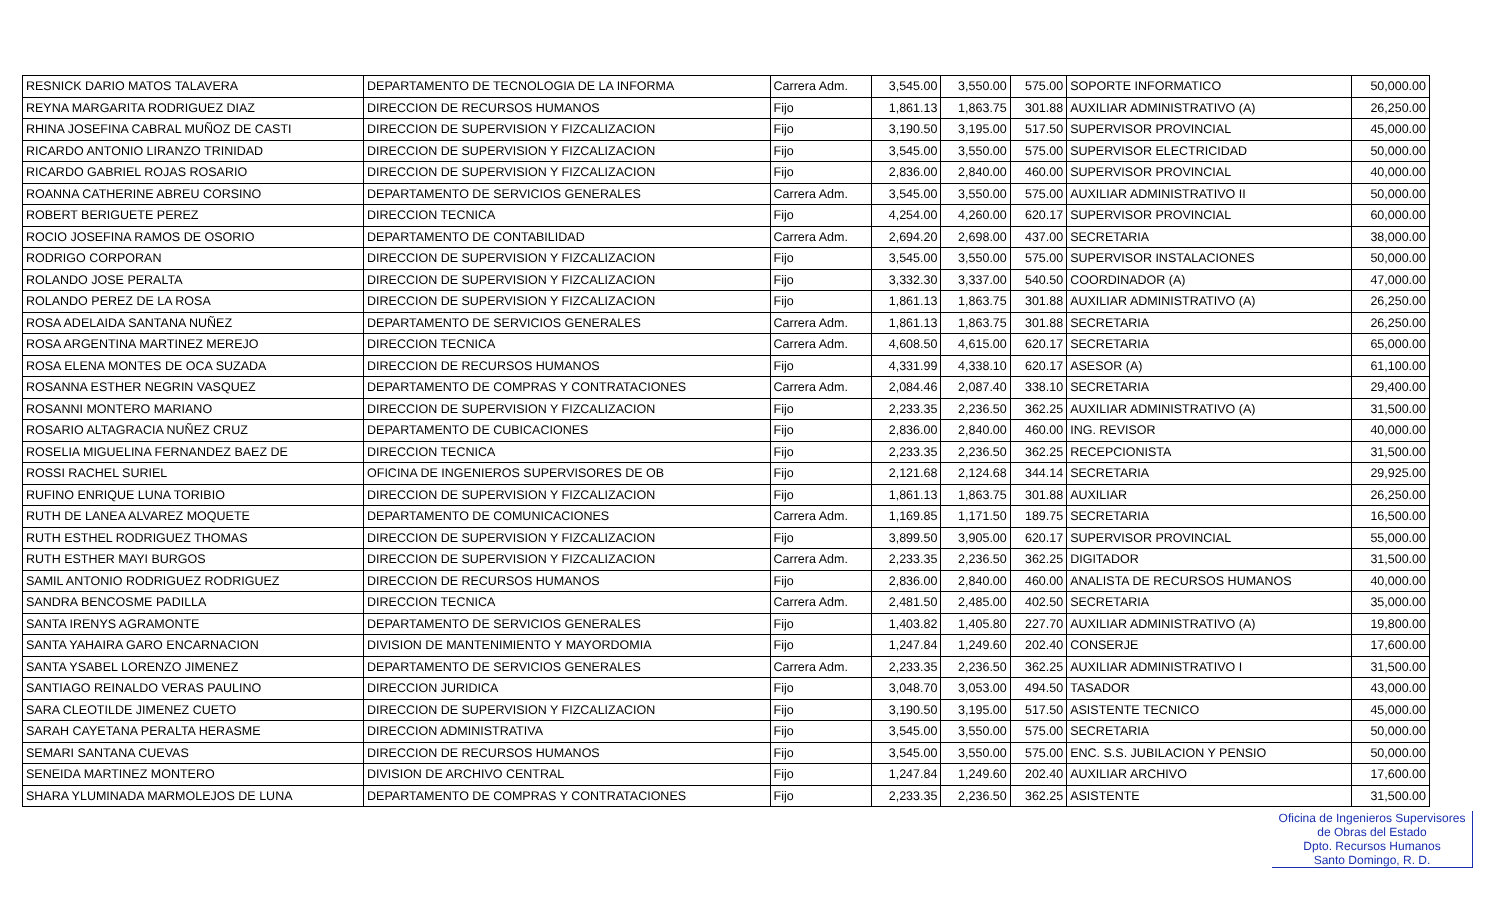| RESNICK DARIO MATOS TALAVERA | DEPARTAMENTO DE TECNOLOGIA DE LA INFORMA | Carrera Adm. | 3,545.00 | 3,550.00 | 575.00 | SOPORTE INFORMATICO | 50,000.00 |
| REYNA MARGARITA RODRIGUEZ DIAZ | DIRECCION DE RECURSOS HUMANOS | Fijo | 1,861.13 | 1,863.75 | 301.88 | AUXILIAR ADMINISTRATIVO (A) | 26,250.00 |
| RHINA JOSEFINA CABRAL MUÑOZ DE CASTI | DIRECCION DE SUPERVISION Y FIZCALIZACION | Fijo | 3,190.50 | 3,195.00 | 517.50 | SUPERVISOR PROVINCIAL | 45,000.00 |
| RICARDO ANTONIO LIRANZO TRINIDAD | DIRECCION DE SUPERVISION Y FIZCALIZACION | Fijo | 3,545.00 | 3,550.00 | 575.00 | SUPERVISOR ELECTRICIDAD | 50,000.00 |
| RICARDO GABRIEL ROJAS ROSARIO | DIRECCION DE SUPERVISION Y FIZCALIZACION | Fijo | 2,836.00 | 2,840.00 | 460.00 | SUPERVISOR PROVINCIAL | 40,000.00 |
| ROANNA CATHERINE ABREU CORSINO | DEPARTAMENTO DE SERVICIOS GENERALES | Carrera Adm. | 3,545.00 | 3,550.00 | 575.00 | AUXILIAR ADMINISTRATIVO II | 50,000.00 |
| ROBERT BERIGUETE PEREZ | DIRECCION TECNICA | Fijo | 4,254.00 | 4,260.00 | 620.17 | SUPERVISOR PROVINCIAL | 60,000.00 |
| ROCIO JOSEFINA RAMOS DE OSORIO | DEPARTAMENTO DE CONTABILIDAD | Carrera Adm. | 2,694.20 | 2,698.00 | 437.00 | SECRETARIA | 38,000.00 |
| RODRIGO CORPORAN | DIRECCION DE SUPERVISION Y FIZCALIZACION | Fijo | 3,545.00 | 3,550.00 | 575.00 | SUPERVISOR INSTALACIONES | 50,000.00 |
| ROLANDO JOSE PERALTA | DIRECCION DE SUPERVISION Y FIZCALIZACION | Fijo | 3,332.30 | 3,337.00 | 540.50 | COORDINADOR (A) | 47,000.00 |
| ROLANDO PEREZ DE LA ROSA | DIRECCION DE SUPERVISION Y FIZCALIZACION | Fijo | 1,861.13 | 1,863.75 | 301.88 | AUXILIAR ADMINISTRATIVO (A) | 26,250.00 |
| ROSA ADELAIDA SANTANA NUÑEZ | DEPARTAMENTO DE SERVICIOS GENERALES | Carrera Adm. | 1,861.13 | 1,863.75 | 301.88 | SECRETARIA | 26,250.00 |
| ROSA ARGENTINA MARTINEZ MEREJO | DIRECCION TECNICA | Carrera Adm. | 4,608.50 | 4,615.00 | 620.17 | SECRETARIA | 65,000.00 |
| ROSA ELENA MONTES DE OCA SUZADA | DIRECCION DE RECURSOS HUMANOS | Fijo | 4,331.99 | 4,338.10 | 620.17 | ASESOR (A) | 61,100.00 |
| ROSANNA ESTHER NEGRIN VASQUEZ | DEPARTAMENTO DE COMPRAS Y CONTRATACIONES | Carrera Adm. | 2,084.46 | 2,087.40 | 338.10 | SECRETARIA | 29,400.00 |
| ROSANNI MONTERO MARIANO | DIRECCION DE SUPERVISION Y FIZCALIZACION | Fijo | 2,233.35 | 2,236.50 | 362.25 | AUXILIAR ADMINISTRATIVO (A) | 31,500.00 |
| ROSARIO ALTAGRACIA NUÑEZ CRUZ | DEPARTAMENTO DE CUBICACIONES | Fijo | 2,836.00 | 2,840.00 | 460.00 | ING. REVISOR | 40,000.00 |
| ROSELIA MIGUELINA FERNANDEZ BAEZ DE | DIRECCION TECNICA | Fijo | 2,233.35 | 2,236.50 | 362.25 | RECEPCIONISTA | 31,500.00 |
| ROSSI RACHEL SURIEL | OFICINA DE INGENIEROS SUPERVISORES DE OB | Fijo | 2,121.68 | 2,124.68 | 344.14 | SECRETARIA | 29,925.00 |
| RUFINO ENRIQUE LUNA TORIBIO | DIRECCION DE SUPERVISION Y FIZCALIZACION | Fijo | 1,861.13 | 1,863.75 | 301.88 | AUXILIAR | 26,250.00 |
| RUTH DE LANEA ALVAREZ MOQUETE | DEPARTAMENTO DE COMUNICACIONES | Carrera Adm. | 1,169.85 | 1,171.50 | 189.75 | SECRETARIA | 16,500.00 |
| RUTH ESTHEL RODRIGUEZ THOMAS | DIRECCION DE SUPERVISION Y FIZCALIZACION | Fijo | 3,899.50 | 3,905.00 | 620.17 | SUPERVISOR PROVINCIAL | 55,000.00 |
| RUTH ESTHER MAYI BURGOS | DIRECCION DE SUPERVISION Y FIZCALIZACION | Carrera Adm. | 2,233.35 | 2,236.50 | 362.25 | DIGITADOR | 31,500.00 |
| SAMIL ANTONIO RODRIGUEZ RODRIGUEZ | DIRECCION DE RECURSOS HUMANOS | Fijo | 2,836.00 | 2,840.00 | 460.00 | ANALISTA DE RECURSOS HUMANOS | 40,000.00 |
| SANDRA BENCOSME PADILLA | DIRECCION TECNICA | Carrera Adm. | 2,481.50 | 2,485.00 | 402.50 | SECRETARIA | 35,000.00 |
| SANTA IRENYS AGRAMONTE | DEPARTAMENTO DE SERVICIOS GENERALES | Fijo | 1,403.82 | 1,405.80 | 227.70 | AUXILIAR ADMINISTRATIVO (A) | 19,800.00 |
| SANTA YAHAIRA GARO ENCARNACION | DIVISION DE MANTENIMIENTO Y MAYORDOMIA | Fijo | 1,247.84 | 1,249.60 | 202.40 | CONSERJE | 17,600.00 |
| SANTA YSABEL LORENZO JIMENEZ | DEPARTAMENTO DE SERVICIOS GENERALES | Carrera Adm. | 2,233.35 | 2,236.50 | 362.25 | AUXILIAR ADMINISTRATIVO I | 31,500.00 |
| SANTIAGO REINALDO VERAS PAULINO | DIRECCION JURIDICA | Fijo | 3,048.70 | 3,053.00 | 494.50 | TASADOR | 43,000.00 |
| SARA CLEOTILDE JIMENEZ CUETO | DIRECCION DE SUPERVISION Y FIZCALIZACION | Fijo | 3,190.50 | 3,195.00 | 517.50 | ASISTENTE TECNICO | 45,000.00 |
| SARAH CAYETANA PERALTA HERASME | DIRECCION ADMINISTRATIVA | Fijo | 3,545.00 | 3,550.00 | 575.00 | SECRETARIA | 50,000.00 |
| SEMARI SANTANA CUEVAS | DIRECCION DE RECURSOS HUMANOS | Fijo | 3,545.00 | 3,550.00 | 575.00 | ENC. S.S. JUBILACION Y PENSIO | 50,000.00 |
| SENEIDA MARTINEZ MONTERO | DIVISION DE ARCHIVO CENTRAL | Fijo | 1,247.84 | 1,249.60 | 202.40 | AUXILIAR ARCHIVO | 17,600.00 |
| SHARA YLUMINADA MARMOLEJOS DE LUNA | DEPARTAMENTO DE COMPRAS Y CONTRATACIONES | Fijo | 2,233.35 | 2,236.50 | 362.25 | ASISTENTE | 31,500.00 |
Oficina de Ingenieros Supervisores
de Obras del Estado
Dpto. Recursos Humanos
Santo Domingo, R. D.